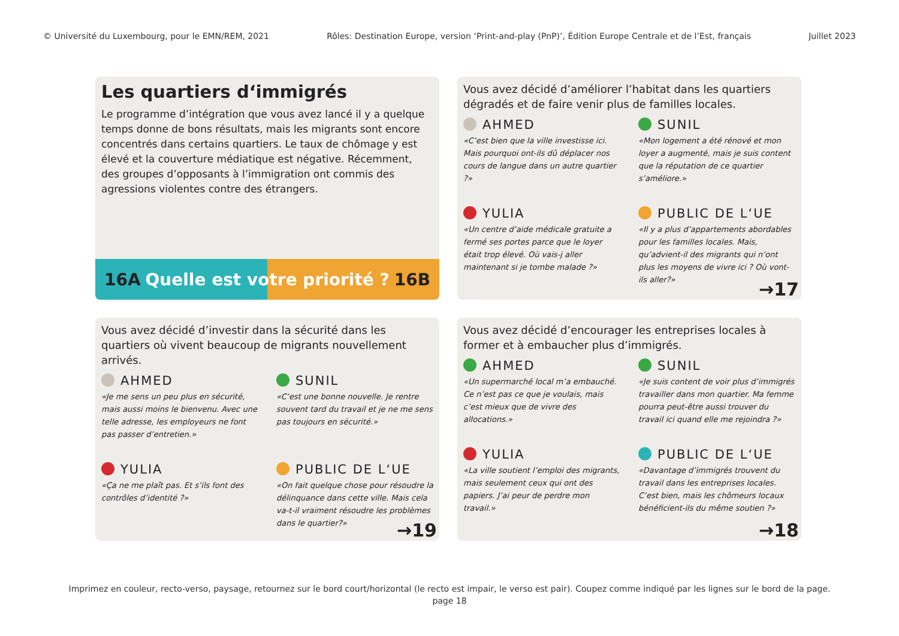© Université du Luxembourg, pour le EMN/REM, 2021 Rôles: Destination Europe, version ‘Print-and-play (PnP)’, Édition Europe Centrale et de l’Est, français Juillet 2023
Les quartiers d‘immigrés
Le programme d’intégration que vous avez lancé il y a quelque temps donne de bons résultats, mais les migrants sont encore concentrés dans certains quartiers. Le taux de chômage y est élevé et la couverture médiatique est négative. Récemment, des groupes d’opposants à l’immigration ont commis des agressions violentes contre des étrangers.
16A Quelle est votre priorité ? 16B
Vous avez décidé d’améliorer l’habitat dans les quartiers dégradés et de faire venir plus de familles locales.
AHMED
«C’est bien que la ville investisse ici. Mais pourquoi ont-ils dû déplacer nos cours de langue dans un autre quartier ?»
SUNIL
«Mon logement a été rénové et mon loyer a augmenté, mais je suis content que la réputation de ce quartier s’améliore.»
YULIA
«Un centre d’aide médicale gratuite a fermé ses portes parce que le loyer était trop élevé. Où vais-j aller maintenant si je tombe malade ?»
PUBLIC DE L‘UE
«Il y a plus d’appartements abordables pour les familles locales. Mais, qu’advient-il des migrants qui n’ont plus les moyens de vivre ici ? Où vont-ils aller?»
→17
Vous avez décidé d’investir dans la sécurité dans les quartiers où vivent beaucoup de migrants nouvellement arrivés.
AHMED
«Je me sens un peu plus en sécurité, mais aussi moins le bienvenu. Avec une telle adresse, les employeurs ne font pas passer d’entretien.»
SUNIL
«C’est une bonne nouvelle. Je rentre souvent tard du travail et je ne me sens pas toujours en sécurité.»
YULIA
«Ça ne me plaît pas. Et s’ils font des contrôles d’identité ?»
PUBLIC DE L‘UE
«On fait quelque chose pour résoudre la délinquance dans cette ville. Mais cela va-t-il vraiment résoudre les problèmes dans le quartier?»
→19
Vous avez décidé d’encourager les entreprises locales à former et à embaucher plus d’immigrés.
AHMED
«Un supermarché local m’a embauché. Ce n’est pas ce que je voulais, mais c’est mieux que de vivre des allocations.»
SUNIL
«Je suis content de voir plus d’immigrés travailler dans mon quartier. Ma femme pourra peut-être aussi trouver du travail ici quand elle me rejoindra ?»
YULIA
«La ville soutient l’emploi des migrants, mais seulement ceux qui ont des papiers. J’ai peur de perdre mon travail.»
PUBLIC DE L‘UE
«Davantage d’immigrés trouvent du travail dans les entreprises locales. C’est bien, mais les chômeurs locaux bénéficient-ils du même soutien ?»
→18
Imprimez en couleur, recto-verso, paysage, retournez sur le bord court/horizontal (le recto est impair, le verso est pair). Coupez comme indiqué par les lignes sur le bord de la page.
page 18